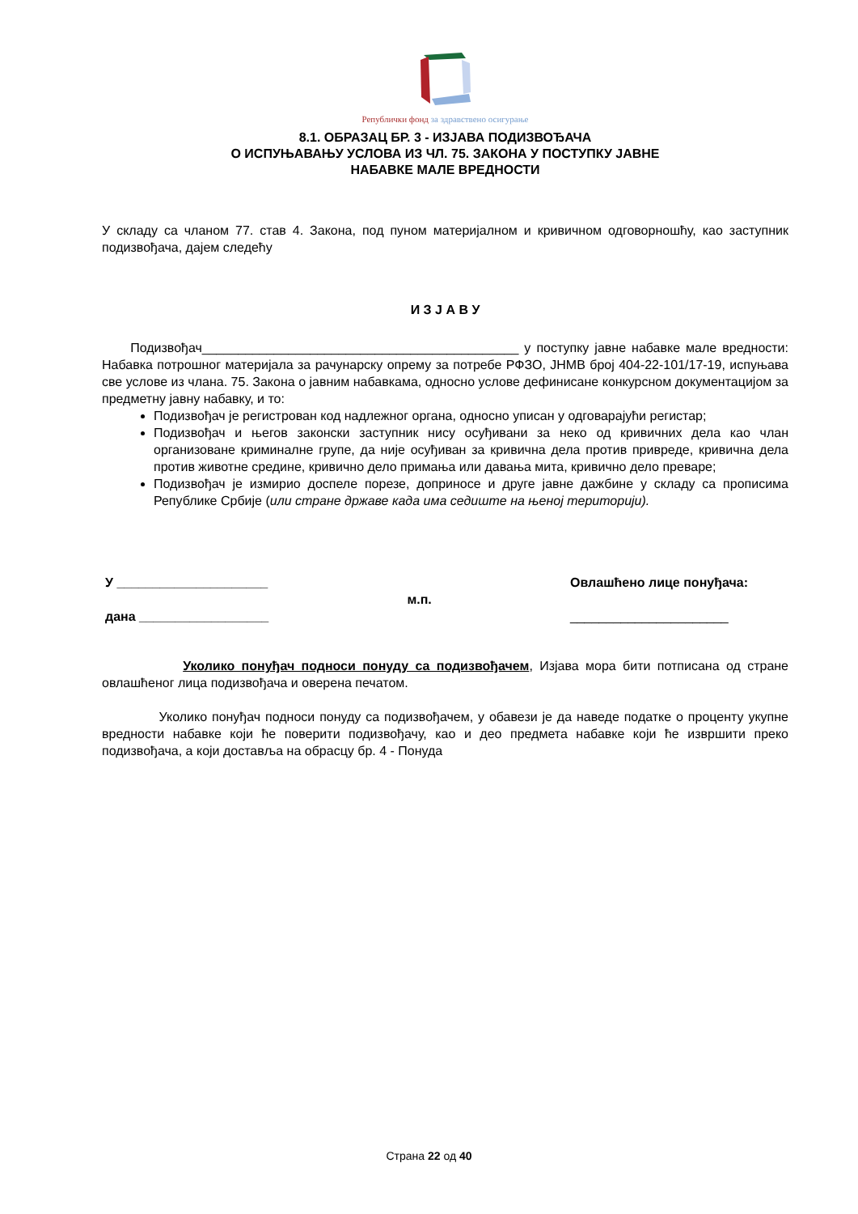Републички фонд за здравствено осигурање
8.1. ОБРАЗАЦ БР. 3 - ИЗЈАВА ПОДИЗВОЂАЧА
О ИСПУЊАВАЊУ УСЛОВА ИЗ ЧЛ. 75. ЗАКОНА У ПОСТУПКУ ЈАВНЕ
НАБАВКЕ МАЛЕ ВРЕДНОСТИ
У складу са чланом 77. став 4. Закона, под пуном материјалном и кривичном одговорношћу, као заступник подизвођача, дајем следећу
И З Ј А В У
Подизвођач____________________________________________ у поступку јавне набавке мале вредности: Набавка потрошног материјала за рачунарску опрему за потребе РФЗО, ЈНМВ број 404-22-101/17-19, испуњава све услове из члана. 75. Закона о јавним набавкама, односно услове дефинисане конкурсном документацијом за предметну јавну набавку, и то:
Подизвођач је регистрован код надлежног органа, односно уписан у одговарајући регистар;
Подизвођач и његов законски заступник нису осуђивани за неко од кривичних дела као члан организоване криминалне групе, да није осуђиван за кривична дела против привреде, кривична дела против животне средине, кривично дело примања или давања мита, кривично дело преваре;
Подизвођач је измирио доспеле порезе, доприносе и друге јавне дажбине у складу са прописима Републике Србије (или стране државе када има седиште на њеној територији).
У _____________________
дана __________________
м.п.
Овлашћено лице понуђача:
______________________
Уколико понуђач подноси понуду са подизвођачем, Изјава мора бити потписана од стране овлашћеног лица подизвођача и оверена печатом.
Уколико понуђач подноси понуду са подизвођачем, у обавези је да наведе податке о проценту укупне вредности набавке који ће поверити подизвођачу, као и део предмета набавке који ће извршити преко подизвођача, а који доставља на обрасцу бр. 4 - Понуда
Страна 22 од 40